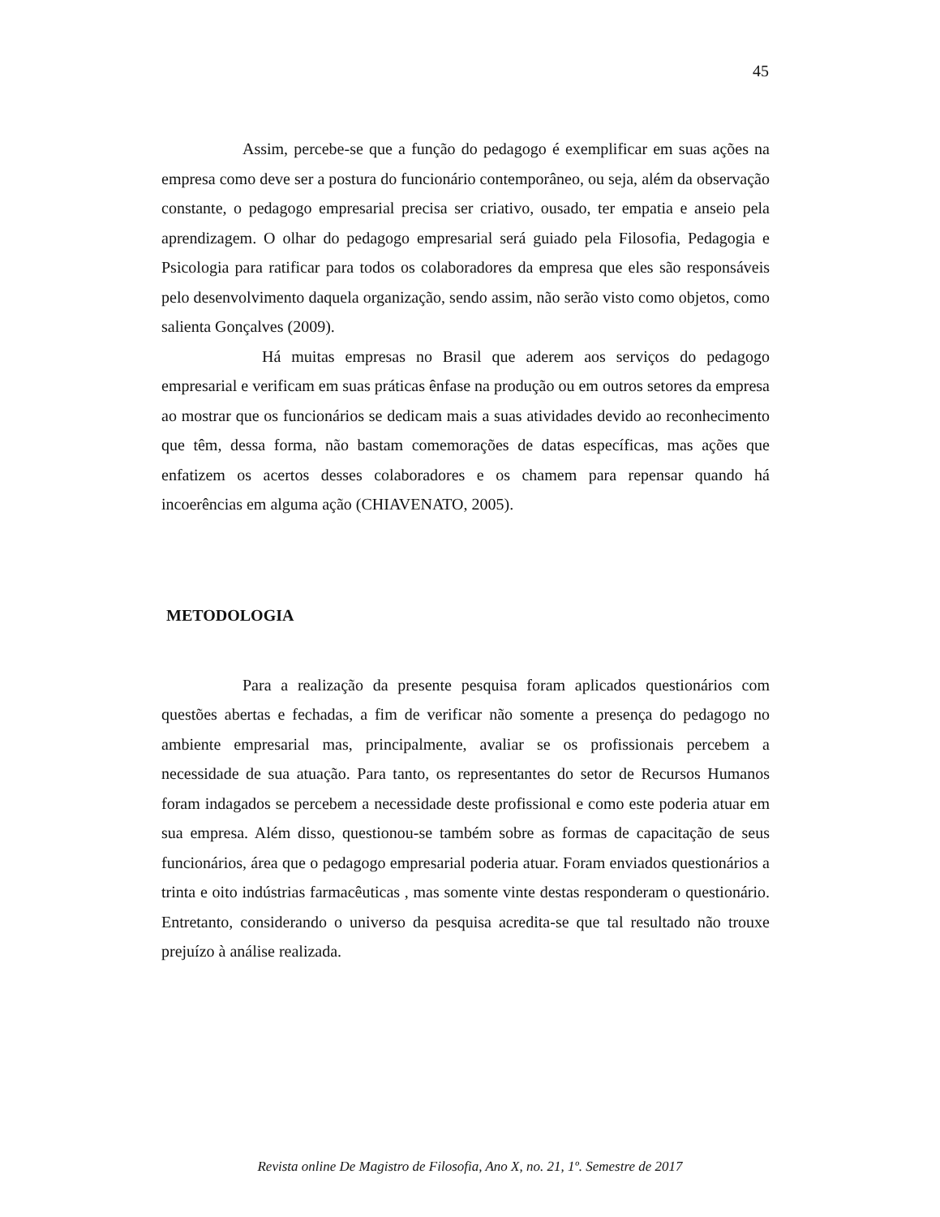45
Assim, percebe-se que a função do pedagogo é exemplificar em suas ações na empresa como deve ser a postura do funcionário contemporâneo, ou seja, além da observação constante, o pedagogo empresarial precisa ser criativo, ousado, ter empatia e anseio pela aprendizagem. O olhar do pedagogo empresarial será guiado pela Filosofia, Pedagogia e Psicologia para ratificar para todos os colaboradores da empresa que eles são responsáveis pelo desenvolvimento daquela organização, sendo assim, não serão visto como objetos, como salienta Gonçalves (2009).
Há muitas empresas no Brasil que aderem aos serviços do pedagogo empresarial e verificam em suas práticas ênfase na produção ou em outros setores da empresa ao mostrar que os funcionários se dedicam mais a suas atividades devido ao reconhecimento que têm, dessa forma, não bastam comemorações de datas específicas, mas ações que enfatizem os acertos desses colaboradores e os chamem para repensar quando há incoerências em alguma ação (CHIAVENATO, 2005).
METODOLOGIA
Para a realização da presente pesquisa foram aplicados questionários com questões abertas e fechadas, a fim de verificar não somente a presença do pedagogo no ambiente empresarial mas, principalmente, avaliar se os profissionais percebem a necessidade de sua atuação. Para tanto, os representantes do setor de Recursos Humanos foram indagados se percebem a necessidade deste profissional e como este poderia atuar em sua empresa. Além disso, questionou-se também sobre as formas de capacitação de seus funcionários, área que o pedagogo empresarial poderia atuar. Foram enviados questionários a trinta e oito indústrias farmacêuticas , mas somente vinte destas responderam o questionário. Entretanto, considerando o universo da pesquisa acredita-se que tal resultado não trouxe prejuízo à análise realizada.
Revista online De Magistro de Filosofia, Ano X, no. 21, 1º. Semestre de 2017